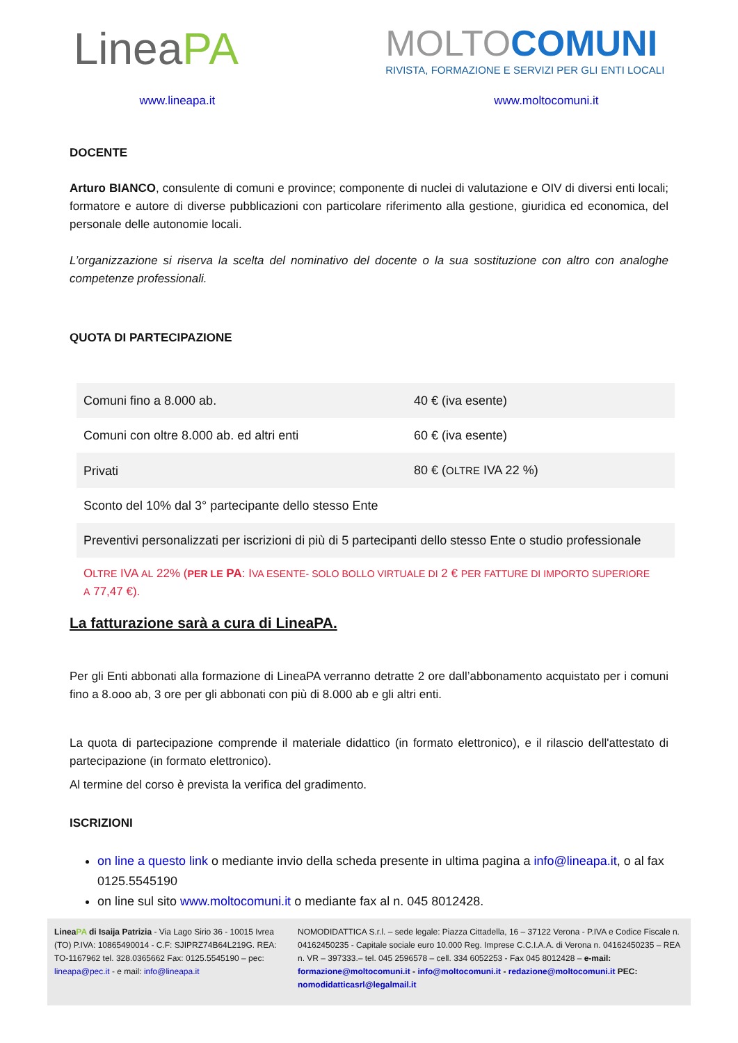LineaPA
MOLTOCOMUNI
RIVISTA, FORMAZIONE E SERVIZI PER GLI ENTI LOCALI
www.lineapa.it www.moltocomuni.it
DOCENTE
Arturo BIANCO, consulente di comuni e province; componente di nuclei di valutazione e OIV di diversi enti locali; formatore e autore di diverse pubblicazioni con particolare riferimento alla gestione, giuridica ed economica, del personale delle autonomie locali.
L’organizzazione si riserva la scelta del nominativo del docente o la sua sostituzione con altro con analoghe competenze professionali.
QUOTA DI PARTECIPAZIONE
| Comuni fino a 8.000 ab. | 40 € (iva esente) |
| Comuni con oltre 8.000 ab. ed altri enti | 60 € (iva esente) |
| Privati | 80 € ( OLTRE IVA 22 %) |
| Sconto del 10% dal 3° partecipante dello stesso Ente | |
| Preventivi personalizzati per iscrizioni di più di 5 partecipanti dello stesso Ente o studio professionale | |
OLTRE IVA AL 22% (PER LE PA: IVA ESENTE- SOLO BOLLO VIRTUALE DI 2 € PER FATTURE DI IMPORTO SUPERIORE A 77,47 €).
La fatturazione sarà a cura di LineaPA.
Per gli Enti abbonati alla formazione di LineaPA verranno detratte 2 ore dall’abbonamento acquistato per i comuni fino a 8.ooo ab, 3 ore per gli abbonati con più di 8.000 ab e gli altri enti.
La quota di partecipazione comprende il materiale didattico (in formato elettronico), e il rilascio dell'attestato di partecipazione (in formato elettronico).
Al termine del corso è prevista la verifica del gradimento.
ISCRIZIONI
on line a questo link o mediante invio della scheda presente in ultima pagina a info@lineapa.it, o al fax 0125.5545190
on line sul sito www.moltocomuni.it o mediante fax al n. 045 8012428.
LineaPA di Isaija Patrizia - Via Lago Sirio 36 - 10015 Ivrea (TO) P.IVA: 10865490014 - C.F: SJIPRZ74B64L219G. REA: TO-1167962 tel. 328.0365662 Fax: 0125.5545190 – pec: lineapa@pec.it - e mail: info@lineapa.it
NOMODIDATTICA S.r.l. – sede legale: Piazza Cittadella, 16 – 37122 Verona - P.IVA e Codice Fiscale n. 04162450235 - Capitale sociale euro 10.000 Reg. Imprese C.C.I.A.A. di Verona n. 04162450235 – REA n. VR – 397333.– tel. 045 2596578 – cell. 334 6052253 - Fax 045 8012428 – e-mail: formazione@moltocomuni.it - info@moltocomuni.it - redazione@moltocomuni.it PEC: nomodidatticasrl@legalmail.it